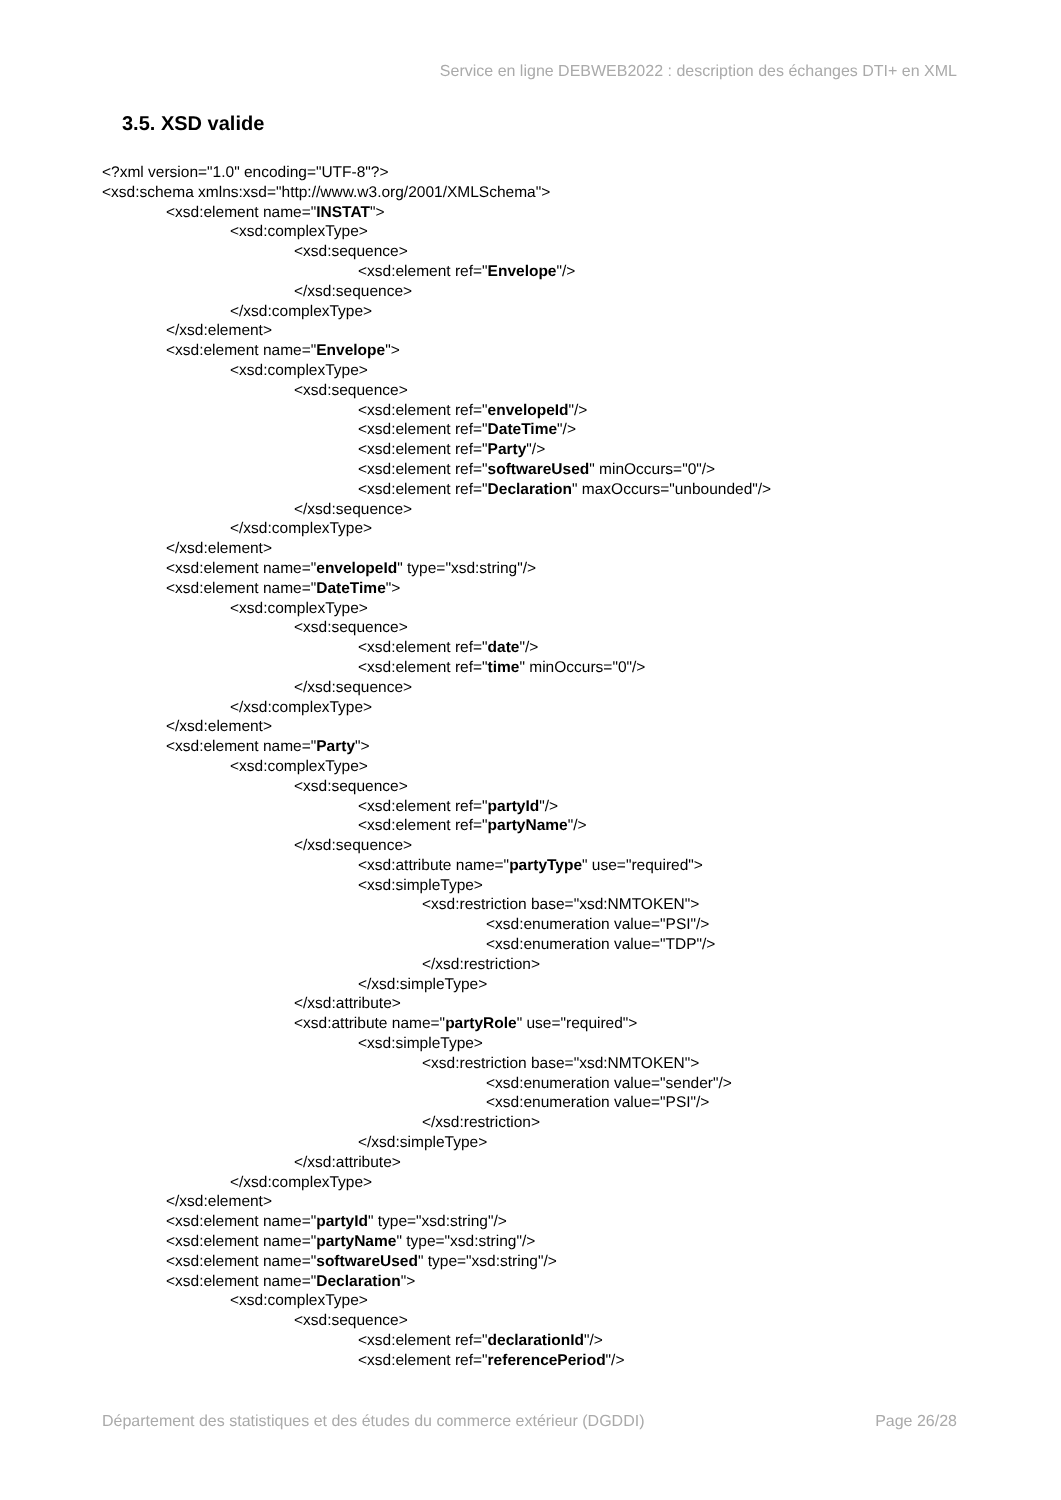Service en ligne DEBWEB2022 : description des échanges DTI+ en XML
3.5. XSD valide
<?xml version="1.0" encoding="UTF-8"?>
<xsd:schema xmlns:xsd="http://www.w3.org/2001/XMLSchema">
<xsd:element name="INSTAT">
<xsd:complexType>
<xsd:sequence>
<xsd:element ref="Envelope"/>
</xsd:sequence>
</xsd:complexType>
</xsd:element>
<xsd:element name="Envelope">
<xsd:complexType>
<xsd:sequence>
<xsd:element ref="envelopeId"/>
<xsd:element ref="DateTime"/>
<xsd:element ref="Party"/>
<xsd:element ref="softwareUsed" minOccurs="0"/>
<xsd:element ref="Declaration" maxOccurs="unbounded"/>
</xsd:sequence>
</xsd:complexType>
</xsd:element>
<xsd:element name="envelopeId" type="xsd:string"/>
<xsd:element name="DateTime">
<xsd:complexType>
<xsd:sequence>
<xsd:element ref="date"/>
<xsd:element ref="time" minOccurs="0"/>
</xsd:sequence>
</xsd:complexType>
</xsd:element>
<xsd:element name="Party">
<xsd:complexType>
<xsd:sequence>
<xsd:element ref="partyId"/>
<xsd:element ref="partyName"/>
</xsd:sequence>
<xsd:attribute name="partyType" use="required">
<xsd:simpleType>
<xsd:restriction base="xsd:NMTOKEN">
<xsd:enumeration value="PSI"/>
<xsd:enumeration value="TDP"/>
</xsd:restriction>
</xsd:simpleType>
</xsd:attribute>
<xsd:attribute name="partyRole" use="required">
<xsd:simpleType>
<xsd:restriction base="xsd:NMTOKEN">
<xsd:enumeration value="sender"/>
<xsd:enumeration value="PSI"/>
</xsd:restriction>
</xsd:simpleType>
</xsd:attribute>
</xsd:complexType>
</xsd:element>
<xsd:element name="partyId" type="xsd:string"/>
<xsd:element name="partyName" type="xsd:string"/>
<xsd:element name="softwareUsed" type="xsd:string"/>
<xsd:element name="Declaration">
<xsd:complexType>
<xsd:sequence>
<xsd:element ref="declarationId"/>
<xsd:element ref="referencePeriod"/>
Département des statistiques et des études du commerce extérieur (DGDDI) Page 26/28